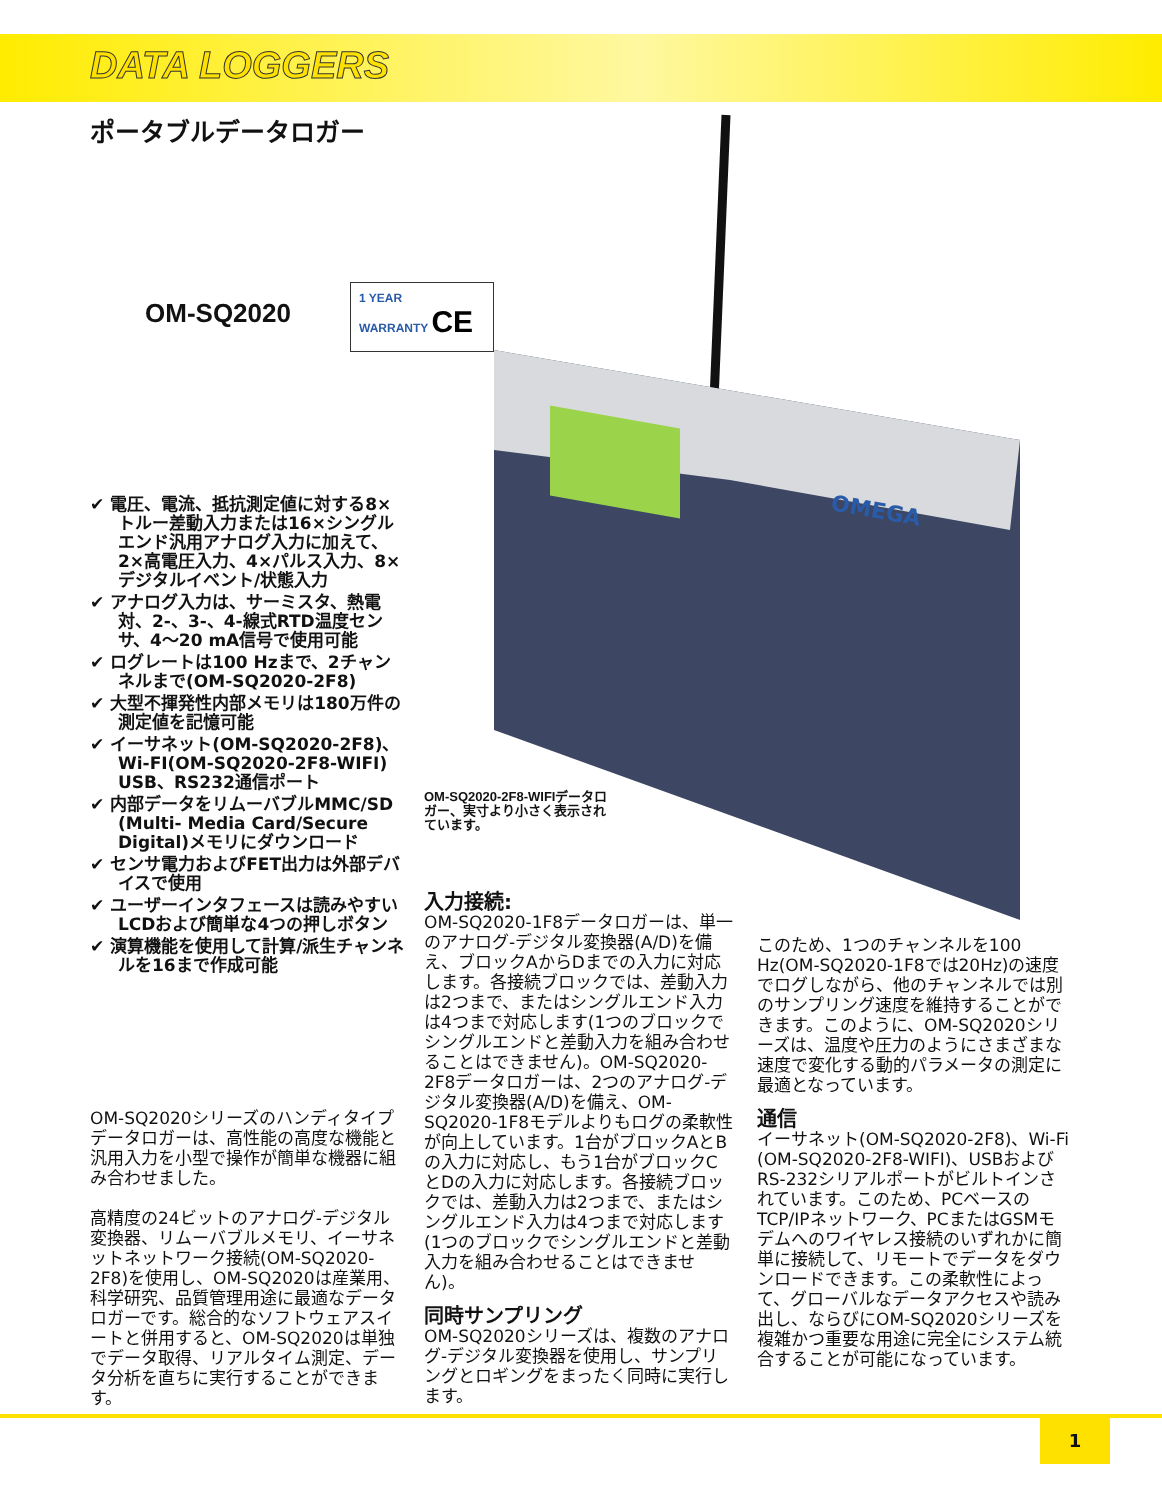DATA LOGGERS
ポータブルデータロガー
OM-SQ2020
1 YEAR
WARRANTY CE
OMEGA
✔ 電圧、電流、抵抗測定値に対する8×トルー差動入力または16×シングルエンド汎用アナログ入力に加えて、2×高電圧入力、4×パルス入力、8×デジタルイベント/状態入力
✔ アナログ入力は、サーミスタ、熱電対、2-、3-、4-線式RTD温度センサ、4～20 mA信号で使用可能
✔ ログレートは100 Hzまで、2チャンネルまで(OM-SQ2020-2F8)
✔ 大型不揮発性内部メモリは180万件の測定値を記憶可能
✔ イーサネット(OM-SQ2020-2F8)、Wi-FI(OM-SQ2020-2F8-WIFI) USB、RS232通信ポート
✔ 内部データをリムーバブルMMC/SD (Multi- Media Card/Secure Digital)メモリにダウンロード
✔ センサ電力およびFET出力は外部デバイスで使用
✔ ユーザーインタフェースは読みやすいLCDおよび簡単な4つの押しボタン
✔ 演算機能を使用して計算/派生チャンネルを16まで作成可能
OM-SQ2020シリーズのハンディタイプデータロガーは、高性能の高度な機能と汎用入力を小型で操作が簡単な機器に組み合わせました。
高精度の24ビットのアナログ-デジタル変換器、リムーバブルメモリ、イーサネットネットワーク接続(OM-SQ2020-2F8)を使用し、OM-SQ2020は産業用、科学研究、品質管理用途に最適なデータロガーです。総合的なソフトウェアスイートと併用すると、OM-SQ2020は単独でデータ取得、リアルタイム測定、データ分析を直ちに実行することができます。
OM-SQ2020-2F8-WIFIデータロガー、実寸より小さく表示されています。
入力接続:
OM-SQ2020-1F8データロガーは、単一のアナログ-デジタル変換器(A/D)を備え、ブロックAからDまでの入力に対応します。各接続ブロックでは、差動入力は2つまで、またはシングルエンド入力は4つまで対応します(1つのブロックでシングルエンドと差動入力を組み合わせることはできません)。OM-SQ2020-2F8データロガーは、2つのアナログ-デジタル変換器(A/D)を備え、OM-SQ2020-1F8モデルよりもログの柔軟性が向上しています。1台がブロックAとBの入力に対応し、もう1台がブロックCとDの入力に対応します。各接続ブロックでは、差動入力は2つまで、またはシングルエンド入力は4つまで対応します(1つのブロックでシングルエンドと差動入力を組み合わせることはできません)。
同時サンプリング
OM-SQ2020シリーズは、複数のアナログ-デジタル変換器を使用し、サンプリングとロギングをまったく同時に実行します。
このため、1つのチャンネルを100 Hz(OM-SQ2020-1F8では20Hz)の速度でログしながら、他のチャンネルでは別のサンプリング速度を維持することができます。このように、OM-SQ2020シリーズは、温度や圧力のようにさまざまな速度で変化する動的パラメータの測定に最適となっています。
通信
イーサネット(OM-SQ2020-2F8)、Wi-Fi (OM-SQ2020-2F8-WIFI)、USBおよびRS-232シリアルポートがビルトインされています。このため、PCベースのTCP/IPネットワーク、PCまたはGSMモデムへのワイヤレス接続のいずれかに簡単に接続して、リモートでデータをダウンロードできます。この柔軟性によって、グローバルなデータアクセスや読み出し、ならびにOM-SQ2020シリーズを複雑かつ重要な用途に完全にシステム統合することが可能になっています。
1